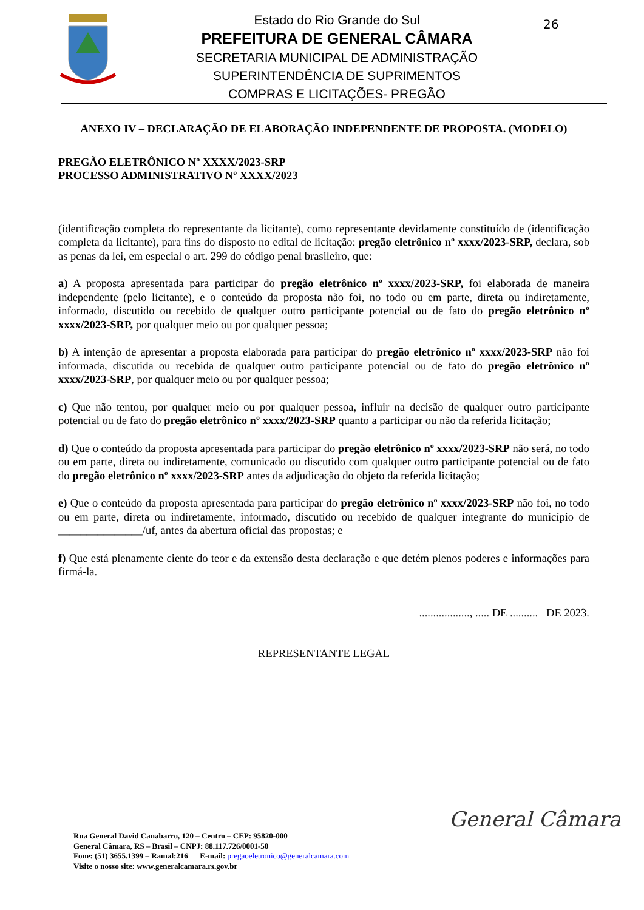Estado do Rio Grande do Sul
PREFEITURA DE GENERAL CÂMARA
SECRETARIA MUNICIPAL DE ADMINISTRAÇÃO
SUPERINTENDÊNCIA DE SUPRIMENTOS
COMPRAS E LICITAÇÕES- PREGÃO
26
ANEXO IV – DECLARAÇÃO DE ELABORAÇÃO INDEPENDENTE DE PROPOSTA. (MODELO)
PREGÃO ELETRÔNICO Nº XXXX/2023-SRP
PROCESSO ADMINISTRATIVO Nº XXXX/2023
(identificação completa do representante da licitante), como representante devidamente constituído de (identificação completa da licitante), para fins do disposto no edital de licitação: pregão eletrônico nº xxxx/2023-SRP, declara, sob as penas da lei, em especial o art. 299 do código penal brasileiro, que:
a) A proposta apresentada para participar do pregão eletrônico nº xxxx/2023-SRP, foi elaborada de maneira independente (pelo licitante), e o conteúdo da proposta não foi, no todo ou em parte, direta ou indiretamente, informado, discutido ou recebido de qualquer outro participante potencial ou de fato do pregão eletrônico nº xxxx/2023-SRP, por qualquer meio ou por qualquer pessoa;
b) A intenção de apresentar a proposta elaborada para participar do pregão eletrônico nº xxxx/2023-SRP não foi informada, discutida ou recebida de qualquer outro participante potencial ou de fato do pregão eletrônico nº xxxx/2023-SRP, por qualquer meio ou por qualquer pessoa;
c) Que não tentou, por qualquer meio ou por qualquer pessoa, influir na decisão de qualquer outro participante potencial ou de fato do pregão eletrônico nº xxxx/2023-SRP quanto a participar ou não da referida licitação;
d) Que o conteúdo da proposta apresentada para participar do pregão eletrônico nº xxxx/2023-SRP não será, no todo ou em parte, direta ou indiretamente, comunicado ou discutido com qualquer outro participante potencial ou de fato do pregão eletrônico nº xxxx/2023-SRP antes da adjudicação do objeto da referida licitação;
e) Que o conteúdo da proposta apresentada para participar do pregão eletrônico nº xxxx/2023-SRP não foi, no todo ou em parte, direta ou indiretamente, informado, discutido ou recebido de qualquer integrante do município de _______________/uf, antes da abertura oficial das propostas; e
f) Que está plenamente ciente do teor e da extensão desta declaração e que detém plenos poderes e informações para firmá-la.
.................., ..... DE .......... DE 2023.
REPRESENTANTE LEGAL
Rua General David Canabarro, 120 – Centro – CEP: 95820-000
General Câmara, RS – Brasil – CNPJ: 88.117.726/0001-50
Fone: (51) 3655.1399 – Ramal:216 E-mail: pregaoeletronico@generalcamara.com
Visite o nosso site: www.generalcamara.rs.gov.br
General Câmara